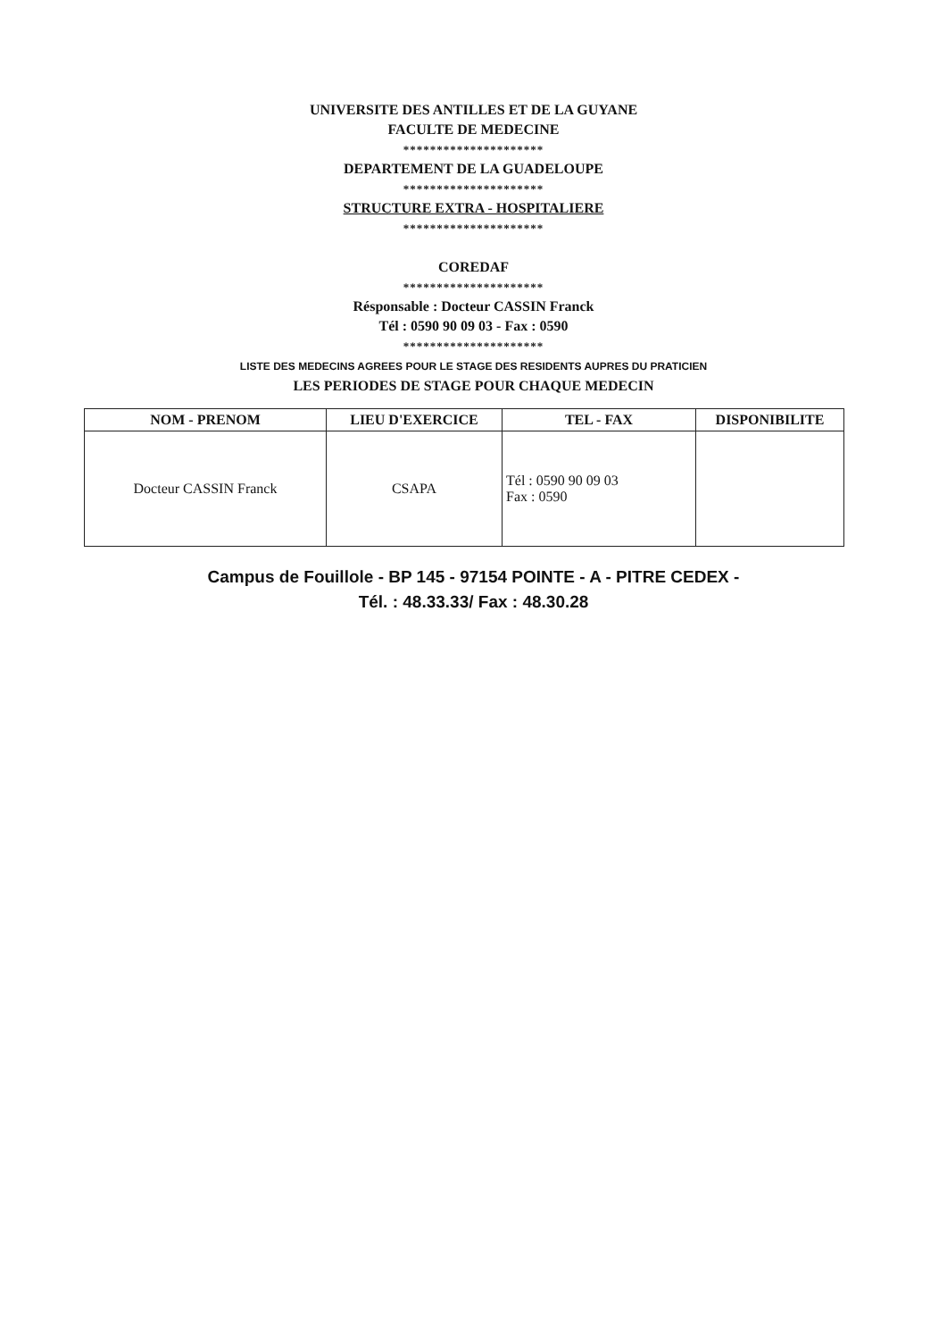UNIVERSITE DES ANTILLES ET DE LA GUYANE
FACULTE DE MEDECINE
*********************
DEPARTEMENT DE LA GUADELOUPE
*********************
STRUCTURE EXTRA - HOSPITALIERE
*********************
COREDAF
*********************
Résponsable : Docteur CASSIN Franck
Tél : 0590 90 09 03 - Fax : 0590
*********************
LISTE DES MEDECINS AGREES POUR LE STAGE DES RESIDENTS AUPRES DU PRATICIEN
LES PERIODES DE STAGE POUR CHAQUE MEDECIN
| NOM - PRENOM | LIEU D'EXERCICE | TEL - FAX | DISPONIBILITE |
| --- | --- | --- | --- |
| Docteur CASSIN Franck | CSAPA | Tél : 0590 90 09 03 Fax : 0590 | |
Campus de Fouillole - BP 145 - 97154 POINTE - A - PITRE CEDEX -
Tél. : 48.33.33/ Fax : 48.30.28